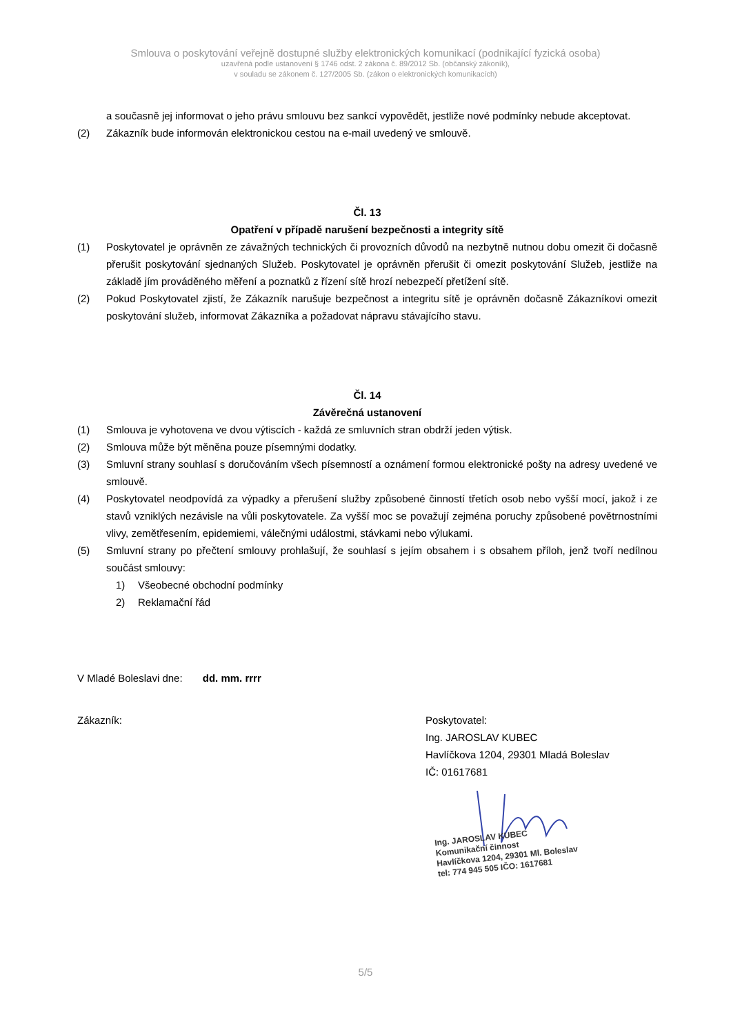Smlouva o poskytování veřejně dostupné služby elektronických komunikací (podnikající fyzická osoba)
uzavřená podle ustanovení § 1746 odst. 2 zákona č. 89/2012 Sb. (občanský zákoník),
v souladu se zákonem č. 127/2005 Sb. (zákon o elektronických komunikacích)
a současně jej informovat o jeho právu smlouvu bez sankcí vypovědět, jestliže nové podmínky nebude akceptovat.
(2) Zákazník bude informován elektronickou cestou na e-mail uvedený ve smlouvě.
Čl. 13
Opatření v případě narušení bezpečnosti a integrity sítě
(1) Poskytovatel je oprávněn ze závažných technických či provozních důvodů na nezbytně nutnou dobu omezit či dočasně přerušit poskytování sjednaných Služeb. Poskytovatel je oprávněn přerušit či omezit poskytování Služeb, jestliže na základě jím prováděného měření a poznatků z řízení sítě hrozí nebezpečí přetížení sítě.
(2) Pokud Poskytovatel zjistí, že Zákazník narušuje bezpečnost a integritu sítě je oprávněn dočasně Zákazníkovi omezit poskytování služeb, informovat Zákazníka a požadovat nápravu stávajícího stavu.
Čl. 14
Závěrečná ustanovení
(1) Smlouva je vyhotovena ve dvou výtiscích - každá ze smluvních stran obdrží jeden výtisk.
(2) Smlouva může být měněna pouze písemnými dodatky.
(3) Smluvní strany souhlasí s doručováním všech písemností a oznámení formou elektronické pošty na adresy uvedené ve smlouvě.
(4) Poskytovatel neodpovídá za výpadky a přerušení služby způsobené činností třetích osob nebo vyšší mocí, jakož i ze stavů vzniklých nezávisle na vůli poskytovatele. Za vyšší moc se považují zejména poruchy způsobené povětrnostními vlivy, zemětřesením, epidemiemi, válečnými událostmi, stávkami nebo výlukami.
(5) Smluvní strany po přečtení smlouvy prohlašují, že souhlasí s jejím obsahem i s obsahem příloh, jenž tvoří nedílnou součást smlouvy:
1) Všeobecné obchodní podmínky
2) Reklamační řád
V Mladé Boleslavi dne: dd. mm. rrrr
Zákazník: Poskytovatel:
Ing. JAROSLAV KUBEC
Havlíčkova 1204, 29301 Mladá Boleslav
IČ: 01617681
Ing. JAROSLAV KUBEC
Komunikační činnost
Havlíčkova 1204, 29301 Ml. Boleslav
tel: 774 945 505 IČO: 1617681
5/5